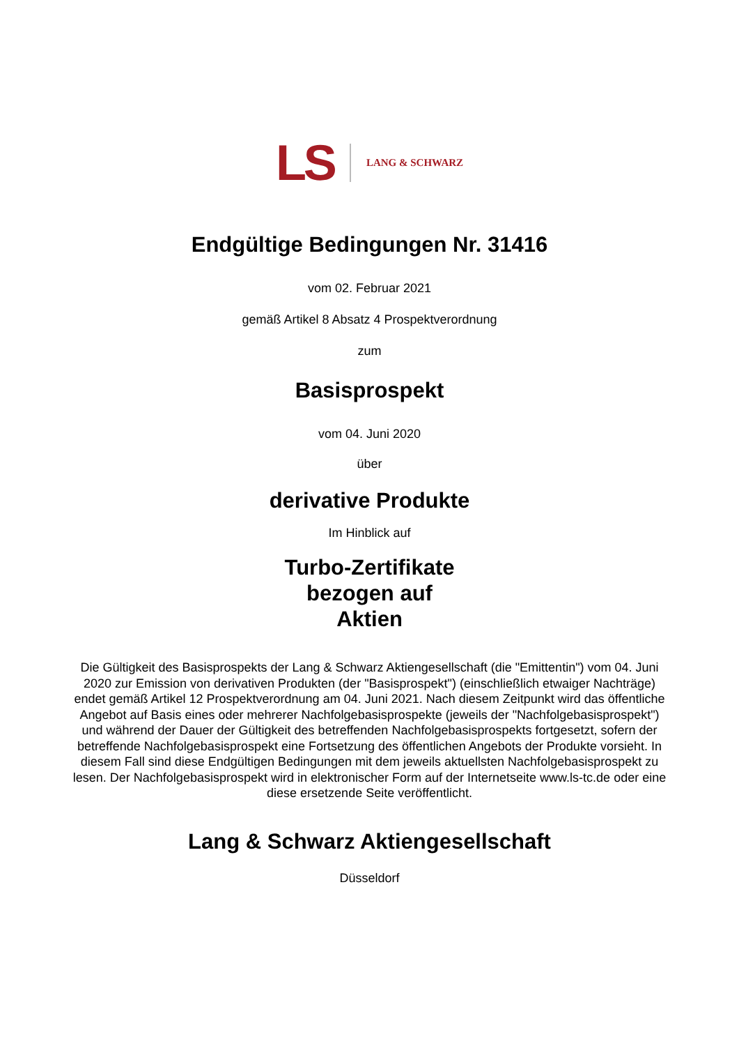LS
LANG & SCHWARZ
Endgültige Bedingungen Nr. 31416
vom 02. Februar 2021
gemäß Artikel 8 Absatz 4 Prospektverordnung
zum
Basisprospekt
vom 04. Juni 2020
über
derivative Produkte
Im Hinblick auf
Turbo-Zertifikate
bezogen auf
Aktien
Die Gültigkeit des Basisprospekts der Lang & Schwarz Aktiengesellschaft (die "Emittentin") vom 04. Juni 2020 zur Emission von derivativen Produkten (der "Basisprospekt") (einschließlich etwaiger Nachträge) endet gemäß Artikel 12 Prospektverordnung am 04. Juni 2021. Nach diesem Zeitpunkt wird das öffentliche Angebot auf Basis eines oder mehrerer Nachfolgebasisprospekte (jeweils der "Nachfolgebasisprospekt") und während der Dauer der Gültigkeit des betreffenden Nachfolgebasisprospekts fortgesetzt, sofern der betreffende Nachfolgebasisprospekt eine Fortsetzung des öffentlichen Angebots der Produkte vorsieht. In diesem Fall sind diese Endgültigen Bedingungen mit dem jeweils aktuellsten Nachfolgebasisprospekt zu lesen. Der Nachfolgebasisprospekt wird in elektronischer Form auf der Internetseite www.ls-tc.de oder eine diese ersetzende Seite veröffentlicht.
Lang & Schwarz Aktiengesellschaft
Düsseldorf